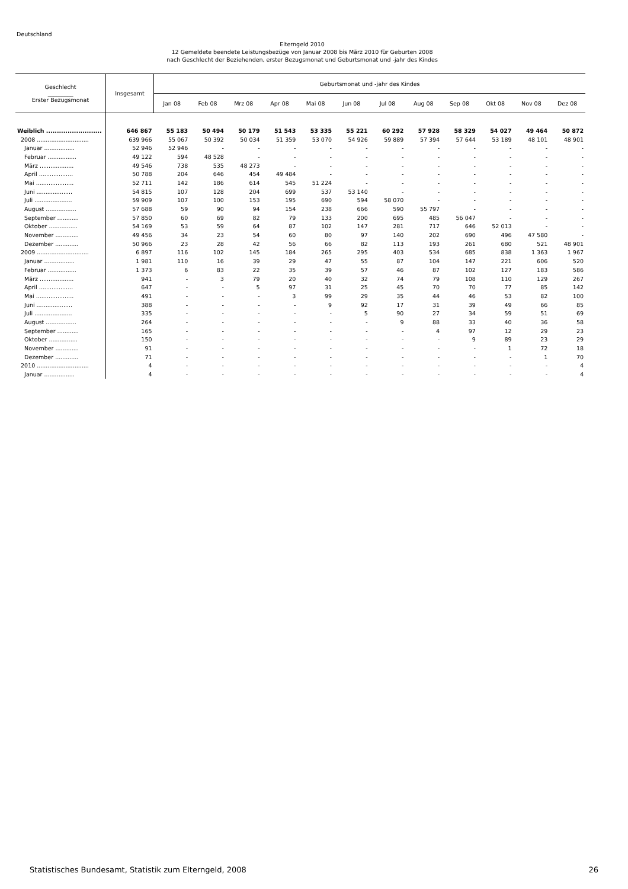Deutschland
Elterngeld 2010
12 Gemeldete beendete Leistungsbezüge von Januar 2008 bis März 2010 für Geburten 2008
nach Geschlecht der Beziehenden, erster Bezugsmonat und Geburtsmonat und -jahr des Kindes
| Geschlecht _________ Erster Bezugsmonat | Insgesamt | Geburtsmonat und -jahr des Kindes | | | | | | | | | | | |
| --- | --- | --- | --- | --- | --- | --- | --- | --- | --- | --- | --- | --- | --- |
| | | Jan 08 | Feb 08 | Mrz 08 | Apr 08 | Mai 08 | Jun 08 | Jul 08 | Aug 08 | Sep 08 | Okt 08 | Nov 08 | Dez 08 |
| Weiblich .......................... | 646 867 | 55 183 | 50 494 | 50 179 | 51 543 | 53 335 | 55 221 | 60 292 | 57 928 | 58 329 | 54 027 | 49 464 | 50 872 |
| 2008 ............................. | 639 966 | 55 067 | 50 392 | 50 034 | 51 359 | 53 070 | 54 926 | 59 889 | 57 394 | 57 644 | 53 189 | 48 101 | 48 901 |
| Januar ................. | 52 946 | 52 946 | - | - | - | - | - | - | - | - | - | - | - |
| Februar ................ | 49 122 | 594 | 48 528 | - | - | - | - | - | - | - | - | - | - |
| März ................... | 49 546 | 738 | 535 | 48 273 | - | - | - | - | - | - | - | - | - |
| April ................... | 50 788 | 204 | 646 | 454 | 49 484 | - | - | - | - | - | - | - | - |
| Mai ..................... | 52 711 | 142 | 186 | 614 | 545 | 51 224 | - | - | - | - | - | - | - |
| Juni .................... | 54 815 | 107 | 128 | 204 | 699 | 537 | 53 140 | - | - | - | - | - | - |
| Juli ..................... | 59 909 | 107 | 100 | 153 | 195 | 690 | 594 | 58 070 | - | - | - | - | - |
| August ................. | 57 688 | 59 | 90 | 94 | 154 | 238 | 666 | 590 | 55 797 | - | - | - | - |
| September ............ | 57 850 | 60 | 69 | 82 | 79 | 133 | 200 | 695 | 485 | 56 047 | - | - | - |
| Oktober ................ | 54 169 | 53 | 59 | 64 | 87 | 102 | 147 | 281 | 717 | 646 | 52 013 | - | - |
| November ............. | 49 456 | 34 | 23 | 54 | 60 | 80 | 97 | 140 | 202 | 690 | 496 | 47 580 | - |
| Dezember ............. | 50 966 | 23 | 28 | 42 | 56 | 66 | 82 | 113 | 193 | 261 | 680 | 521 | 48 901 |
| 2009 ............................. | 6 897 | 116 | 102 | 145 | 184 | 265 | 295 | 403 | 534 | 685 | 838 | 1 363 | 1 967 |
| Januar ................. | 1 981 | 110 | 16 | 39 | 29 | 47 | 55 | 87 | 104 | 147 | 221 | 606 | 520 |
| Februar ................ | 1 373 | 6 | 83 | 22 | 35 | 39 | 57 | 46 | 87 | 102 | 127 | 183 | 586 |
| März ................... | 941 | - | 3 | 79 | 20 | 40 | 32 | 74 | 79 | 108 | 110 | 129 | 267 |
| April ................... | 647 | - | - | 5 | 97 | 31 | 25 | 45 | 70 | 70 | 77 | 85 | 142 |
| Mai ..................... | 491 | - | - | - | 3 | 99 | 29 | 35 | 44 | 46 | 53 | 82 | 100 |
| Juni .................... | 388 | - | - | - | - | 9 | 92 | 17 | 31 | 39 | 49 | 66 | 85 |
| Juli ..................... | 335 | - | - | - | - | - | 5 | 90 | 27 | 34 | 59 | 51 | 69 |
| August ................. | 264 | - | - | - | - | - | - | 9 | 88 | 33 | 40 | 36 | 58 |
| September ............ | 165 | - | - | - | - | - | - | - | 4 | 97 | 12 | 29 | 23 |
| Oktober ................ | 150 | - | - | - | - | - | - | - | - | 9 | 89 | 23 | 29 |
| November ............. | 91 | - | - | - | - | - | - | - | - | - | 1 | 72 | 18 |
| Dezember ............. | 71 | - | - | - | - | - | - | - | - | - | - | 1 | 70 |
| 2010 ............................. | 4 | - | - | - | - | - | - | - | - | - | - | - | 4 |
| Januar ................. | 4 | - | - | - | - | - | - | - | - | - | - | - | 4 |
Statistisches Bundesamt, Statistik zum Elterngeld, 2008 26